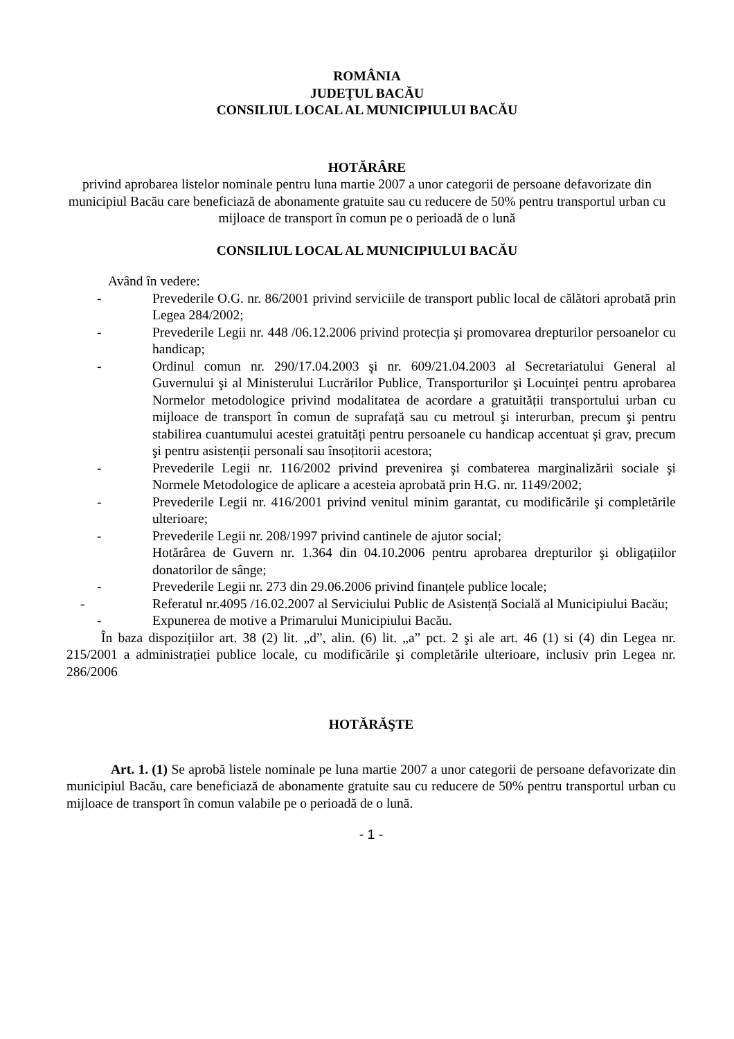ROMÂNIA
JUDEȚUL BACĂU
CONSILIUL LOCAL AL MUNICIPIULUI BACĂU
HOTĂRÂRE
privind aprobarea listelor nominale pentru luna martie 2007 a unor categorii de persoane defavorizate din municipiul Bacău care beneficiază de abonamente gratuite sau cu reducere de 50% pentru transportul urban cu mijloace de transport în comun pe o perioadă de o lună
CONSILIUL LOCAL AL MUNICIPIULUI BACĂU
Având în vedere:
- Prevederile O.G. nr. 86/2001 privind serviciile de transport public local de călători aprobată prin Legea 284/2002;
- Prevederile Legii nr. 448 /06.12.2006 privind protecția şi promovarea drepturilor persoanelor cu handicap;
- Ordinul comun nr. 290/17.04.2003 şi nr. 609/21.04.2003 al Secretariatului General al Guvernului şi al Ministerului Lucrărilor Publice, Transporturilor şi Locuinței pentru aprobarea Normelor metodologice privind modalitatea de acordare a gratuității transportului urban cu mijloace de transport în comun de suprafață sau cu metroul şi interurban, precum şi pentru stabilirea cuantumului acestei gratuități pentru persoanele cu handicap accentuat şi grav, precum şi pentru asistenții personali sau însoțitorii acestora;
- Prevederile Legii nr. 116/2002 privind prevenirea şi combaterea marginalizării sociale şi Normele Metodologice de aplicare a acesteia aprobată prin H.G. nr. 1149/2002;
- Prevederile Legii nr. 416/2001 privind venitul minim garantat, cu modificările şi completările ulterioare;
- Prevederile Legii nr. 208/1997 privind cantinele de ajutor social;
Hotărârea de Guvern nr. 1.364 din 04.10.2006 pentru aprobarea drepturilor şi obligațiilor donatorilor de sânge;
- Prevederile Legii nr. 273 din 29.06.2006 privind finanțele publice locale;
- Referatul nr.4095 /16.02.2007 al Serviciului Public de Asistență Socială al Municipiului Bacău;
- Expunerea de motive a Primarului Municipiului Bacău.
În baza dispozițiilor art. 38 (2) lit. „d”, alin. (6) lit. „a” pct. 2 şi ale art. 46 (1) si (4) din Legea nr. 215/2001 a administrației publice locale, cu modificările şi completările ulterioare, inclusiv prin Legea nr. 286/2006
HOTĂRĂŞTE
Art. 1. (1) Se aprobă listele nominale pe luna martie 2007 a unor categorii de persoane defavorizate din municipiul Bacău, care beneficiază de abonamente gratuite sau cu reducere de 50% pentru transportul urban cu mijloace de transport în comun valabile pe o perioadă de o lună.
- 1 -